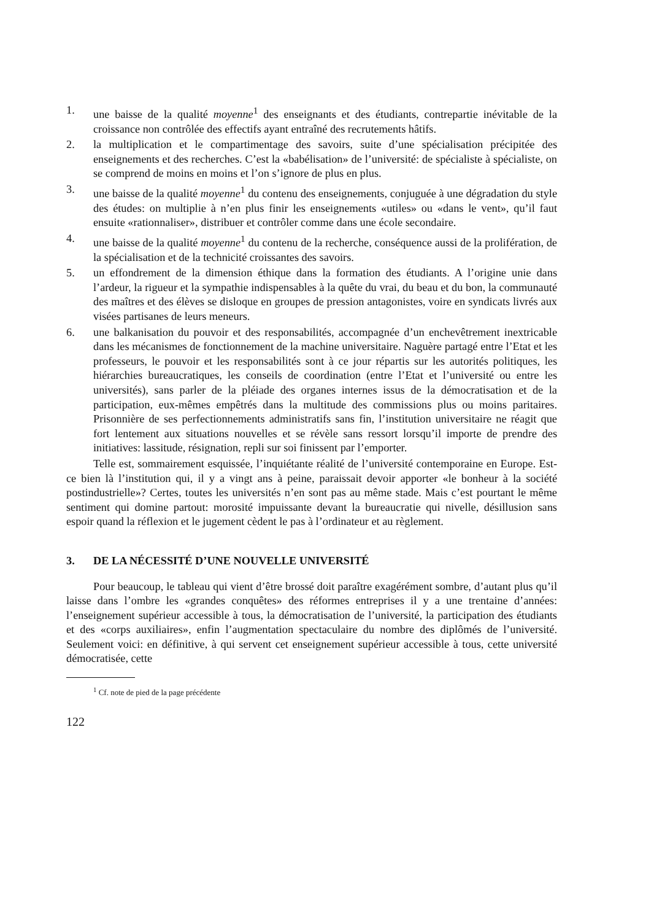1. une baisse de la qualité moyenne<sup>1</sup> des enseignants et des étudiants, contrepartie inévitable de la croissance non contrôlée des effectifs ayant entraîné des recrutements hâtifs.
2. la multiplication et le compartimentage des savoirs, suite d’une spécialisation précipitée des enseignements et des recherches. C’est la «babélisation» de l’université: de spécialiste à spécialiste, on se comprend de moins en moins et l’on s’ignore de plus en plus.
3. une baisse de la qualité moyenne<sup>1</sup> du contenu des enseignements, conjuguée à une dégradation du style des études: on multiplie à n’en plus finir les enseignements «utiles» ou «dans le vent», qu’il faut ensuite «rationnaliser», distribuer et contrôler comme dans une école secondaire.
4. une baisse de la qualité moyenne<sup>1</sup> du contenu de la recherche, conséquence aussi de la prolifération, de la spécialisation et de la technicité croissantes des savoirs.
5. un effondrement de la dimension éthique dans la formation des étudiants. A l’origine unie dans l’ardeur, la rigueur et la sympathie indispensables à la quête du vrai, du beau et du bon, la communauté des maîtres et des élèves se disloque en groupes de pression antagonistes, voire en syndicats livrés aux visées partisanes de leurs meneurs.
6. une balkanisation du pouvoir et des responsabilités, accompagnée d’un enchevêtrement inextricable dans les mécanismes de fonctionnement de la machine universitaire. Naguère partagé entre l’Etat et les professeurs, le pouvoir et les responsabilités sont à ce jour répartis sur les autorités politiques, les hiérarchies bureaucratiques, les conseils de coordination (entre l’Etat et l’université ou entre les universités), sans parler de la pléiade des organes internes issus de la démocratisation et de la participation, eux-mêmes empêtrés dans la multitude des commissions plus ou moins paritaires. Prisonnière de ses perfectionnements administratifs sans fin, l’institution universitaire ne réagit que fort lentement aux situations nouvelles et se révèle sans ressort lorsqu’il importe de prendre des initiatives: lassitude, résignation, repli sur soi finissent par l’emporter.
Telle est, sommairement esquissée, l’inquiétante réalité de l’université contemporaine en Europe. Est-ce bien là l’institution qui, il y a vingt ans à peine, paraissait devoir apporter «le bonheur à la société postindustrielle»? Certes, toutes les universités n’en sont pas au même stade. Mais c’est pourtant le même sentiment qui domine partout: morosité impuissante devant la bureaucratie qui nivelle, désillusion sans espoir quand la réflexion et le jugement cèdent le pas à l’ordinateur et au règlement.
3. DE LA NÉCESSITÉ D’UNE NOUVELLE UNIVERSITÉ
Pour beaucoup, le tableau qui vient d’être brossé doit paraître exagérément sombre, d’autant plus qu’il laisse dans l’ombre les «grandes conquêtes» des réformes entreprises il y a une trentaine d’années: l’enseignement supérieur accessible à tous, la démocratisation de l’université, la participation des étudiants et des «corps auxiliaires», enfin l’augmentation spectaculaire du nombre des diplômés de l’université. Seulement voici: en définitive, à qui servent cet enseignement supérieur accessible à tous, cette université démocratisée, cette
<sup>1</sup> Cf. note de pied de la page précédente
122